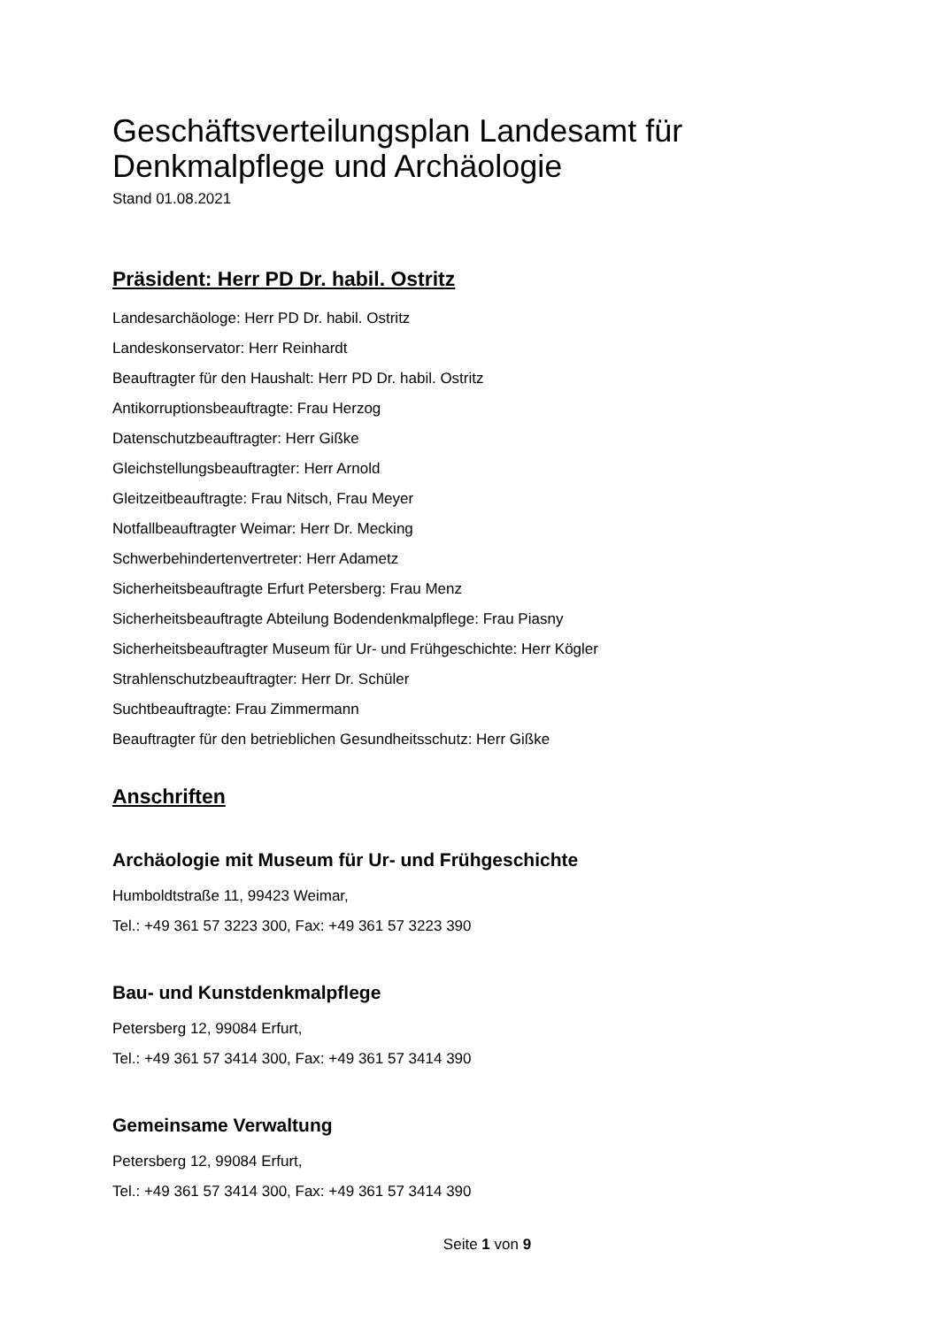Geschäftsverteilungsplan Landesamt für Denkmalpflege und Archäologie
Stand 01.08.2021
Präsident: Herr PD Dr. habil. Ostritz
Landesarchäologe: Herr PD Dr. habil. Ostritz
Landeskonservator: Herr Reinhardt
Beauftragter für den Haushalt: Herr PD Dr. habil. Ostritz
Antikorruptionsbeauftragte: Frau Herzog
Datenschutzbeauftragter: Herr Gißke
Gleichstellungsbeauftragter: Herr Arnold
Gleitzeitbeauftragte: Frau Nitsch, Frau Meyer
Notfallbeauftragter Weimar: Herr Dr. Mecking
Schwerbehindertenvertreter: Herr Adametz
Sicherheitsbeauftragte Erfurt Petersberg: Frau Menz
Sicherheitsbeauftragte Abteilung Bodendenkmalpflege: Frau Piasny
Sicherheitsbeauftragter Museum für Ur- und Frühgeschichte: Herr Kögler
Strahlenschutzbeauftragter: Herr Dr. Schüler
Suchtbeauftragte: Frau Zimmermann
Beauftragter für den betrieblichen Gesundheitsschutz: Herr Gißke
Anschriften
Archäologie mit Museum für Ur- und Frühgeschichte
Humboldtstraße 11, 99423 Weimar,
Tel.: +49 361 57 3223 300, Fax: +49 361 57 3223 390
Bau- und Kunstdenkmalpflege
Petersberg 12, 99084 Erfurt,
Tel.: +49 361 57 3414 300, Fax: +49 361 57 3414 390
Gemeinsame Verwaltung
Petersberg 12, 99084 Erfurt,
Tel.: +49 361 57 3414 300, Fax: +49 361 57 3414 390
Seite 1 von 9